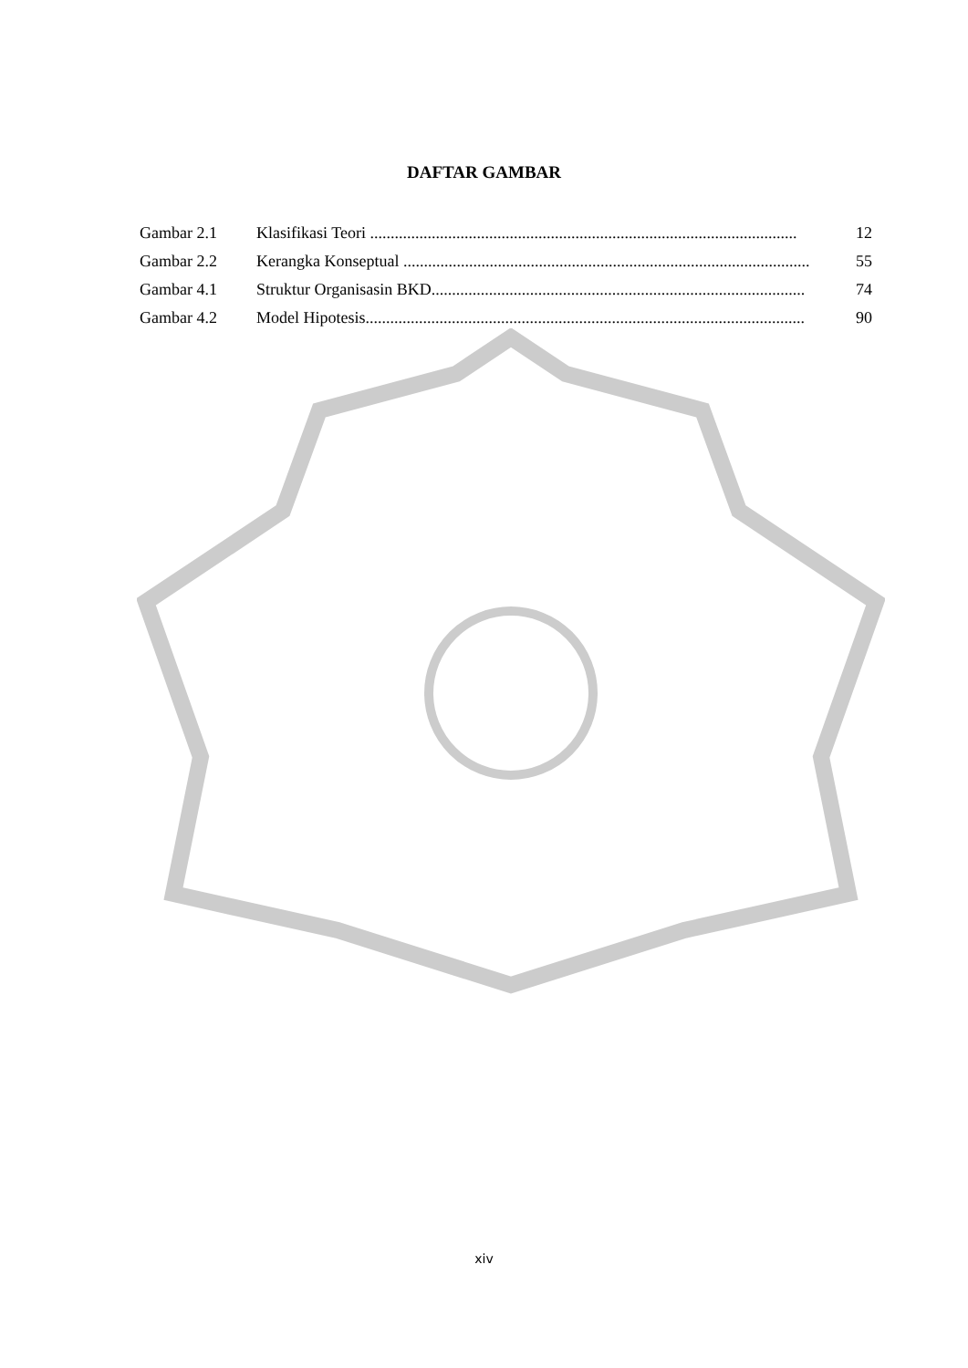DAFTAR GAMBAR
Gambar 2.1 Klasifikasi Teori ........................................................................................................ 12
Gambar 2.2 Kerangka Konseptual ................................................................................................... 55
Gambar 4.1 Struktur Organisasin BKD........................................................................................... 74
Gambar 4.2 Model Hipotesis........................................................................................................... 90
xiv